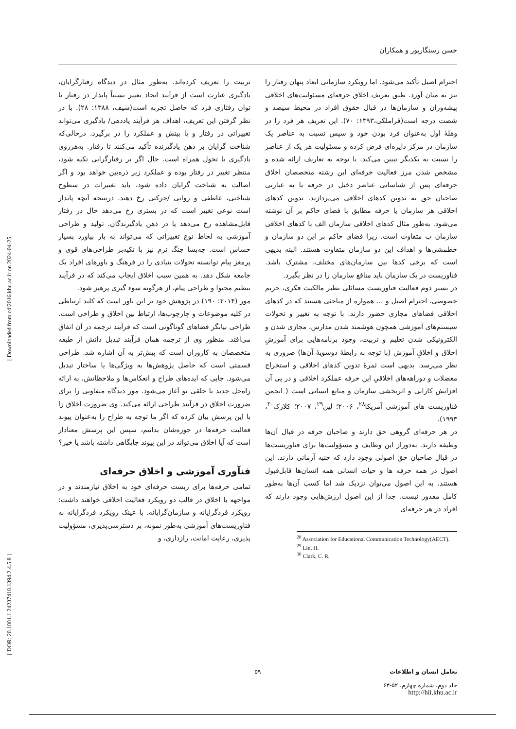[ Downloaded from c4i2016.khu.ac.ir on 2024-04-25 ]
[ DOR: 20.1001.1.24237418.1394.2.4.5.8 ]
حسن رستگارپور و همکاران
تربیت را تعریف کرده‌اند. به‌طور مثال در دیدگاه رفتارگرایان، یادگیری عبارت است از فرآیند ایجاد تغییر نسبتاً پایدار در رفتار یا توان رفتاری فرد که حاصل تجربه است(سیف، ۱۳۸۸: ۲۸). با در نظر گرفتن این تعریف، اهداف هر فرآیند یاددهی/ یادگیری می‌تواند تغییراتی در رفتار و یا بینش و عملکرد را در برگیرد. درحالی‌که شناخت گرایان بر ذهن یادگیرنده تأکید می‌کنند تا رفتار. به‌هرروی یادگیری با تحول همراه است. حال اگر بر رفتارگرایی تکیه شود، منتظر تغییر در رفتار بوده و عملکرد زیر ذره‌بین خواهد بود و اگر اصالت به شناخت گرایان داده شود، باید تغییرات در سطوح شناختی، عاطفی و روانی /حرکتی رخ دهند. درنتیجه آنچه پایدار است نوعی تغییر است که در بستری رخ می‌دهد حال در رفتار قابل‌مشاهده رخ می‌دهد یا در ذهن یادگیرندگان. تولید و طراحی آموزشی به لحاظ نوع تغییراتی که می‌تواند به بار بیاورد بسیار حساس است. چه‌بسا جنگ نرم نیز با تکیه‌بر طراحی‌های قوی و پرمغز پیام توانسته تحولات بنیادی را در فرهنگ و باورهای افراد یک جامعه شکل دهد. به همین سبب اخلاق ایجاب می‌کند که در فرآیند تنظیم محتوا و طراحی پیام، از هرگونه سوء گیری پرهیز شود.
مور (۲۰۱۴: ۱۹۰) در پژوهش خود بر این باور است که کلید ارتباطی در کلیه موضوعات و چارچوب‌ها، ارتباط بین اخلاق و طراحی است. طراحی بیانگر فضاهای گوناگونی است که فرآیند ترجمه در آن اتفاق می‌افتد. منظور وی از ترجمه همان فرآیند تبدیل دانش از طبقه متخصصان به کاروران است که پیش‌تر به آن اشاره شد. طراحی قسمتی است که حاصل پژوهش‌ها به ویژگی‌ها یا ساختار تبدیل می‌شود. جایی که ایده‌های طراح و انعکاس‌ها و ملاحظاتش، به ارائه راه‌حل جدید یا خلقی نو آغاز می‌شود. مور دیدگاه متفاوتی را برای ضرورت اخلاق در فرآیند طراحی ارائه می‌کند. وی ضرورت اخلاق را با این پرسش بیان کرده که اگر ما توجه به طراح را به‌عنوان پیوند فعالیت حرفه‌ها در حوزه‌شان بدانیم، سپس این پرسش معنادار است که آیا اخلاق می‌تواند در این پیوند جایگاهی داشته باشد یا خیر؟
فنآوری آموزشی و اخلاق حرفه‌ای
تمامی حرفه‌ها برای زیست حرفه‌ای خود به اخلاق نیازمندند و در مواجهه با اخلاق در قالب دو رویکرد فعالیت اخلاقی خواهند داشت: رویکرد فردگرایانه و سازمان‌گرایانه. با عینک رویکرد فردگرایانه به فناوریست‌های آموزشی به‌طور نمونه، بر دسترسی‌پذیری، مسؤولیت پذیری، رعایت امانت، رازداری، و
احترام اصیل تأکید می‌شود. اما رویکرد سازمانی ابعاد پنهان رفتار را نیز به میان آورد. طبق تعریف اخلاق حرفه‌ای مسئولیت‌های اخلاقی پیشه‌وران و سازمان‌ها در قبال حقوق افراد در محیط سیصد و شصت درجه است(قراملکی،۱۳۹۳: ۷۰). این تعریف هر فرد را در وهلهٔ اول به‌عنوان فرد بودن خود و سپس نسبت به عناصر یک سازمان در مرکز دایره‌ای فرض کرده و مسئولیت هر یک از عناصر را نسبت به یکدیگر تبیین می‌کند. با توجه به تعاریف ارائه شده و مشخص شدن مرز فعالیت حرفه‌ای این رشته متخصصان اخلاق حرفه‌ای پس از شناسایی عناصر دخیل در حرفه یا به عبارتی صاحبان حق به تدوین کدهای اخلاقی می‌پردازند. تدوین کدهای اخلاقی هر سازمان یا حرفه مطابق با فضای حاکم بر آن نوشته می‌شود. به‌طور مثال کدهای اخلاقی سازمان الف با کدهای اخلاقی سازمان ب متفاوت است. زیرا فضای حاکم بر این دو سازمان و خطمشی‌ها و اهداف این دو سازمان متفاوت هستند. البته بدیهی است که برخی کدها بین سازمان‌های مختلف، مشترک باشد. فناوریست در یک سازمان باید منافع سازمان را در نظر بگیرد.
در بستر دوم فعالیت فناوریست مسائلی نظیر مالکیت فکری، حریم خصوصی، احترام اصیل و ... همواره از مباحثی هستند که در کدهای اخلاقی فضاهای مجازی حضور دارند. با توجه به تغییر و تحولات سیستم‌های آموزشی همچون هوشمند شدن مدارس، مجازی شدن و الکترونیکی شدن تعلیم و تربیت، وجود برنامه‌هایی برای آموزشِ اخلاق و اخلاقِ آموزش (با توجه به رابطهٔ دوسویهٔ آن‌ها) ضروری به نظر می‌رسد. بدیهی است ثمرهٔ تدوین کدهای اخلاقی و استخراج معضلات و دوراهه‌های اخلاقیِ این حرفه عملکرد اخلاقی و در پی آن افزایش کارایی و اثربخشی سازمان و منابع انسانی است ( انجمن فناوریست های آموزشی آمریکا<sup>۲۸</sup>، ۲۰۰۶؛ لین<sup>۲۹</sup>، ۲۰۰۷؛ کلارک<sup>۳۰</sup>، ۱۹۹۳).
در هر حرفه‌ای گروهی حق دارند و صاحبان حرفه در قبال آن‌ها وظیفه دارند. به‌دوراز این وظایف و مسؤولیت‌ها برای فناوریست‌ها در قبال صاحبان حق اصولی وجود دارد که جنبه آرمانی دارند. این اصول در همه حرفه ها و حیات انسانی همه انسان‌ها قابل‌قبول هستند. به این اصول می‌توان نزدیک شد اما کسب آن‌ها به‌طور کامل مقدور نیست. جدا از این اصول ارزش‌هایی وجود دارند که افراد در هر حرفه‌ای
<sup>28</sup> Association for Educational Communication Technology(AECT).
<sup>29</sup> Lin, H.
<sup>30</sup> Clark, C. R.
۵۹
تعامل انسان و اطلاعات
جلد دوم، شماره چهارم، ۵۲-۶۳
http://hii.khu.ac.ir